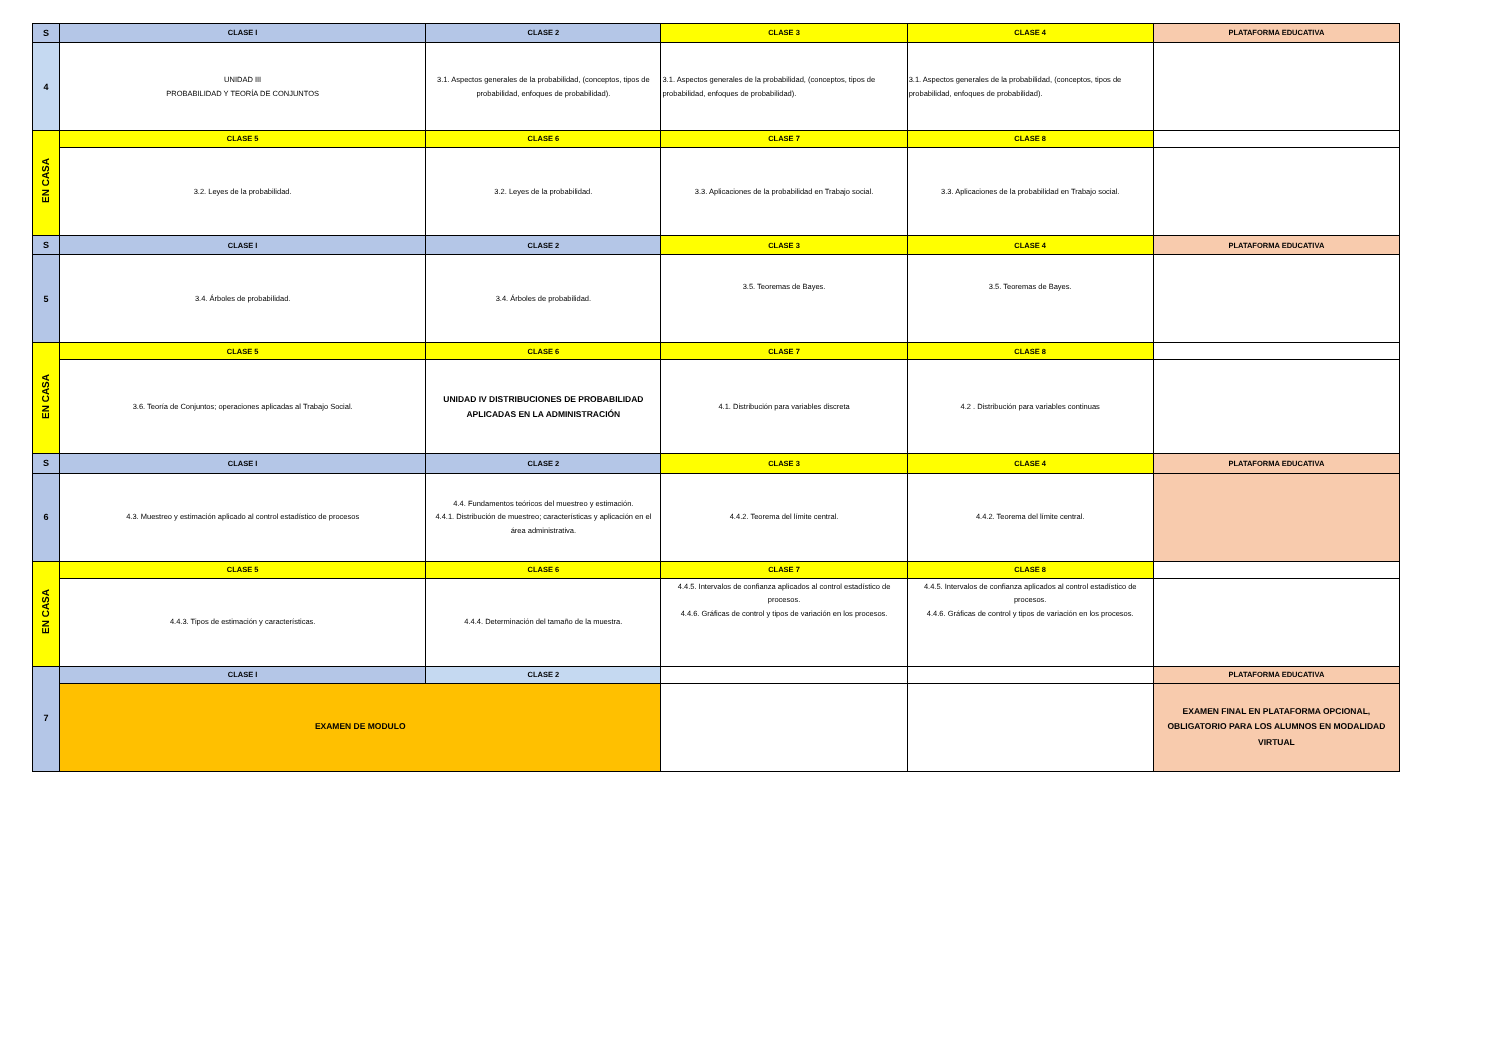| S | CLASE I | CLASE 2 | CLASE 3 | CLASE 4 | PLATAFORMA EDUCATIVA |
| 4 | UNIDAD III PROBABILIDAD Y TEORÍA DE CONJUNTOS | 3.1. Aspectos generales de la probabilidad, (conceptos, tipos de probabilidad, enfoques de probabilidad). | 3.1. Aspectos generales de la probabilidad, (conceptos, tipos de probabilidad, enfoques de probabilidad). | 3.1. Aspectos generales de la probabilidad, (conceptos, tipos de probabilidad, enfoques de probabilidad). | |
| EN CASA | CLASE 5 | CLASE 6 | CLASE 7 | CLASE 8 | |
| | 3.2. Leyes de la probabilidad. | 3.2. Leyes de la probabilidad. | 3.3. Aplicaciones de la probabilidad en Trabajo social. | 3.3. Aplicaciones de la probabilidad en Trabajo social. | |
| S | CLASE I | CLASE 2 | CLASE 3 | CLASE 4 | PLATAFORMA EDUCATIVA |
| 5 | 3.4. Árboles de probabilidad. | 3.4. Árboles de probabilidad. | 3.5. Teoremas de Bayes. | 3.5. Teoremas de Bayes. | |
| EN CASA | CLASE 5 | CLASE 6 | CLASE 7 | CLASE 8 | |
| | 3.6. Teoría de Conjuntos; operaciones aplicadas al Trabajo Social. | UNIDAD IV DISTRIBUCIONES DE PROBABILIDAD APLICADAS EN LA ADMINISTRACIÓN | 4.1. Distribución para variables discreta | 4.2 . Distribución para variables continuas | |
| S | CLASE I | CLASE 2 | CLASE 3 | CLASE 4 | PLATAFORMA EDUCATIVA |
| 6 | 4.3. Muestreo y estimación aplicado al control estadístico de procesos | 4.4. Fundamentos teóricos del muestreo y estimación. 4.4.1. Distribución de muestreo; características y aplicación en el área administrativa. | 4.4.2. Teorema del límite central. | 4.4.2. Teorema del límite central. | |
| EN CASA | CLASE 5 | CLASE 6 | CLASE 7 | CLASE 8 | |
| | 4.4.3. Tipos de estimación y características. | 4.4.4. Determinación del tamaño de la muestra. | 4.4.5. Intervalos de confianza aplicados al control estadístico de procesos. 4.4.6. Gráficas de control y tipos de variación en los procesos. | 4.4.5. Intervalos de confianza aplicados al control estadístico de procesos. 4.4.6. Gráficas de control y tipos de variación en los procesos. | |
| 7 | CLASE I | CLASE 2 | | | PLATAFORMA EDUCATIVA |
| | EXAMEN DE MODULO | | | | EXAMEN FINAL EN PLATAFORMA OPCIONAL, OBLIGATORIO PARA LOS ALUMNOS EN MODALIDAD VIRTUAL |